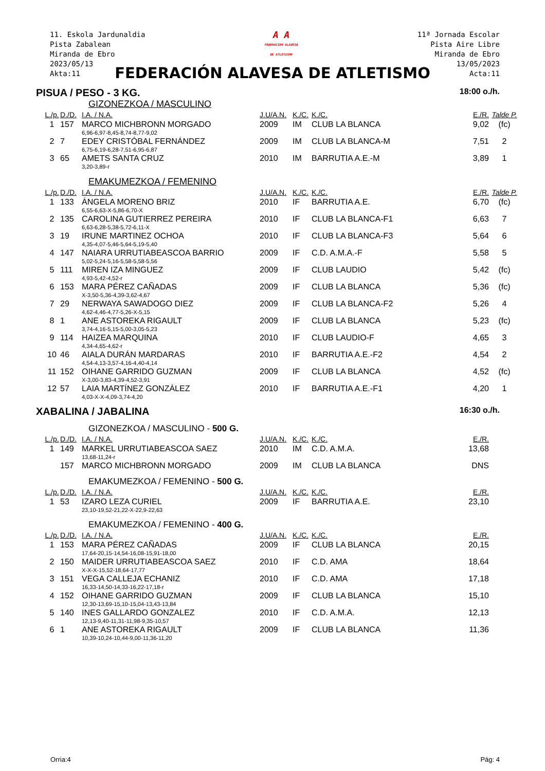11. Eskola Jardunaldia
Pista Zabalean
Miranda de Ebro
2023/05/13
Akta:11
A A
FEDERACION ALAVESA
DE ATLETISMO
11ª Jornada Escolar
Pista Aire Libre
Miranda de Ebro
13/05/2023
Acta:11
FEDERACIÓN ALAVESA DE ATLETISMO
PISUA / PESO - 3 KG. 18:00 o./h.
GIZONEZKOA / MASCULINO
| L./p. | D./D. | I.A. / N.A. | J.U/A.N. | K./C. | K./C. | E./R. | Talde P. |
| --- | --- | --- | --- | --- | --- | --- | --- |
| 1 | 157 | MARCO MICHBRONN MORGADO | 2009 | IM | CLUB LA BLANCA | 9,02 | (fc) |
| | | 6,96-6,97-8,45-8,74-8,77-9,02 | | | | | |
| 2 | 7 | EDEY CRISTÓBAL FERNÁNDEZ | 2009 | IM | CLUB LA BLANCA-M | 7,51 | 2 |
| | | 6,75-6,19-6,28-7,51-6,95-6,87 | | | | | |
| 3 | 65 | AMETS SANTA CRUZ | 2010 | IM | BARRUTIA A.E.-M | 3,89 | 1 |
| | | 3,20-3,89-r | | | | | |
EMAKUMEZKOA / FEMENINO
| L./p. | D./D. | I.A. / N.A. | J.U/A.N. | K./C. | K./C. | E./R. | Talde P. |
| --- | --- | --- | --- | --- | --- | --- | --- |
| 1 | 133 | ÁNGELA MORENO BRIZ | 2010 | IF | BARRUTIA A.E. | 6,70 | (fc) |
| | | 6,55-6,63-X-5,86-6,70-X | | | | | |
| 2 | 135 | CAROLINA GUTIERREZ PEREIRA | 2010 | IF | CLUB LA BLANCA-F1 | 6,63 | 7 |
| | | 6,63-6,28-5,38-5,72-6,11-X | | | | | |
| 3 | 19 | IRUNE MARTINEZ OCHOA | 2010 | IF | CLUB LA BLANCA-F3 | 5,64 | 6 |
| | | 4,35-4,07-5,46-5,64-5,19-5,40 | | | | | |
| 4 | 147 | NAIARA URRUTIABEASCOA BARRIO | 2009 | IF | C.D. A.M.A.-F | 5,58 | 5 |
| | | 5,02-5,24-5,16-5,58-5,58-5,56 | | | | | |
| 5 | 111 | MIREN IZA MINGUEZ | 2009 | IF | CLUB LAUDIO | 5,42 | (fc) |
| | | 4,93-5,42-4,52-r | | | | | |
| 6 | 153 | MARA PÉREZ CAÑADAS | 2009 | IF | CLUB LA BLANCA | 5,36 | (fc) |
| | | X-3,50-5,36-4,39-3,62-4,67 | | | | | |
| 7 | 29 | NERWAYA SAWADOGO DIEZ | 2009 | IF | CLUB LA BLANCA-F2 | 5,26 | 4 |
| | | 4,62-4,46-4,77-5,26-X-5,15 | | | | | |
| 8 | 1 | ANE ASTOREKA RIGAULT | 2009 | IF | CLUB LA BLANCA | 5,23 | (fc) |
| | | 3,74-4,16-5,15-5,00-3,05-5,23 | | | | | |
| 9 | 114 | HAIZEA MARQUINA | 2010 | IF | CLUB LAUDIO-F | 4,65 | 3 |
| | | 4,34-4,65-4,62-r | | | | | |
| 10 | 46 | AIALA DURÁN MARDARAS | 2010 | IF | BARRUTIA A.E.-F2 | 4,54 | 2 |
| | | 4,54-4,13-3,57-4,16-4,40-4,14 | | | | | |
| 11 | 152 | OIHANE GARRIDO GUZMAN | 2009 | IF | CLUB LA BLANCA | 4,52 | (fc) |
| | | X-3,00-3,83-4,39-4,52-3,91 | | | | | |
| 12 | 57 | LAIA MARTÍNEZ GONZÁLEZ | 2010 | IF | BARRUTIA A.E.-F1 | 4,20 | 1 |
| | | 4,03-X-X-4,09-3,74-4,20 | | | | | |
XABALINA / JABALINA 16:30 o./h.
GIZONEZKOA / MASCULINO - 500 G.
| L./p. | D./D. | I.A. / N.A. | J.U/A.N. | K./C. | K./C. | E./R. | |
| --- | --- | --- | --- | --- | --- | --- | --- |
| 1 | 149 | MARKEL URRUTIABEASCOA SAEZ | 2010 | IM | C.D. A.M.A. | 13,68 | |
| | | 13,68-11,24-r | | | | | |
| | 157 | MARCO MICHBRONN MORGADO | 2009 | IM | CLUB LA BLANCA | DNS | |
EMAKUMEZKOA / FEMENINO - 500 G.
| L./p. | D./D. | I.A. / N.A. | J.U/A.N. | K./C. | K./C. | E./R. | |
| --- | --- | --- | --- | --- | --- | --- | --- |
| 1 | 53 | IZARO LEZA CURIEL | 2009 | IF | BARRUTIA A.E. | 23,10 | |
| | | 23,10-19,52-21,22-X-22,9-22,63 | | | | | |
EMAKUMEZKOA / FEMENINO - 400 G.
| L./p. | D./D. | I.A. / N.A. | J.U/A.N. | K./C. | K./C. | E./R. | |
| --- | --- | --- | --- | --- | --- | --- | --- |
| 1 | 153 | MARA PÉREZ CAÑADAS | 2009 | IF | CLUB LA BLANCA | 20,15 | |
| | | 17,64-20,15-14,54-16,08-15,91-18,00 | | | | | |
| 2 | 150 | MAIDER URRUTIABEASCOA SAEZ | 2010 | IF | C.D. AMA | 18,64 | |
| | | X-X-X-15,52-18,64-17,77 | | | | | |
| 3 | 151 | VEGA CALLEJA ECHANIZ | 2010 | IF | C.D. AMA | 17,18 | |
| | | 16,33-14,50-14,33-16,22-17,18-r | | | | | |
| 4 | 152 | OIHANE GARRIDO GUZMAN | 2009 | IF | CLUB LA BLANCA | 15,10 | |
| | | 12,30-13,69-15,10-15,04-13,43-13,84 | | | | | |
| 5 | 140 | INES GALLARDO GONZALEZ | 2010 | IF | C.D. A.M.A. | 12,13 | |
| | | 12,13-9,40-11,31-11,98-9,35-10,57 | | | | | |
| 6 | 1 | ANE ASTOREKA RIGAULT | 2009 | IF | CLUB LA BLANCA | 11,36 | |
| | | 10,39-10,24-10,44-9,00-11,36-11,20 | | | | | |
Orria:4 Pág: 4